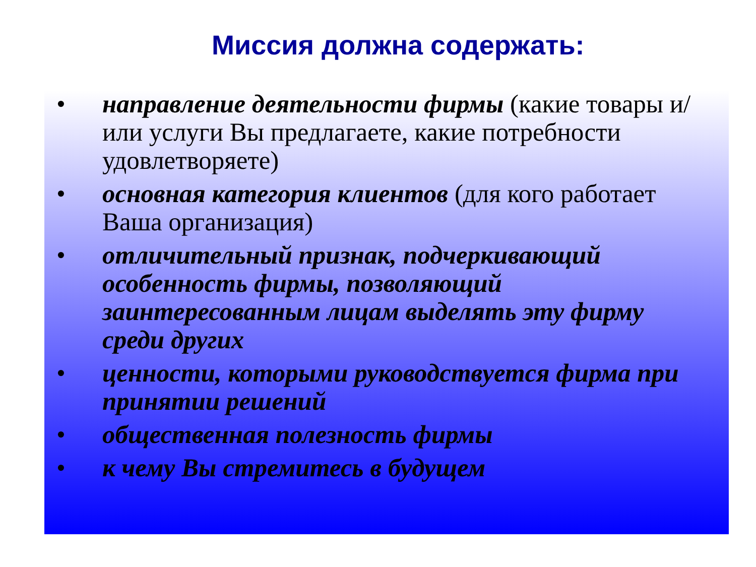Миссия должна содержать:
• направление деятельности фирмы (какие товары и/или услуги Вы предлагаете, какие потребности удовлетворяете)
• основная категория клиентов (для кого работает Ваша организация)
• отличительный признак, подчеркивающий особенность фирмы, позволяющий заинтересованным лицам выделять эту фирму среди других
• ценности, которыми руководствуется фирма при принятии решений
• общественная полезность фирмы
• к чему Вы стремитесь в будущем